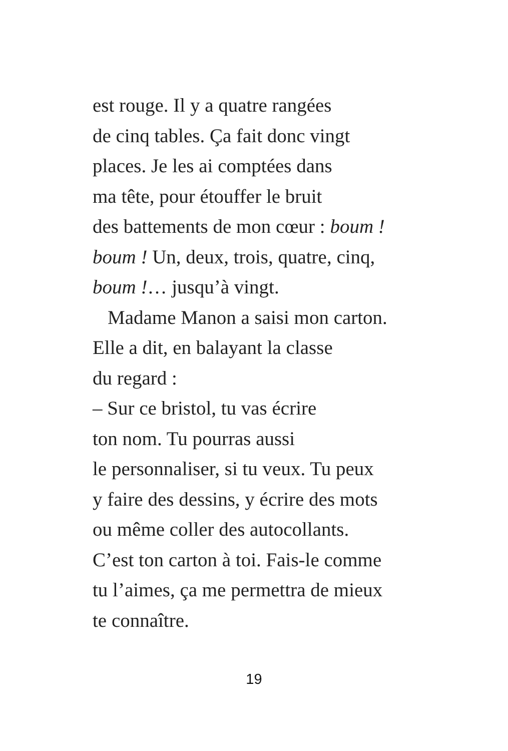est rouge. Il y a quatre rangées
de cinq tables. Ça fait donc vingt
places. Je les ai comptées dans
ma tête, pour étouffer le bruit
des battements de mon cœur : boum !
boum ! Un, deux, trois, quatre, cinq,
boum !… jusqu’à vingt.
Madame Manon a saisi mon carton.
Elle a dit, en balayant la classe
du regard :
– Sur ce bristol, tu vas écrire
ton nom. Tu pourras aussi
le personnaliser, si tu veux. Tu peux
y faire des dessins, y écrire des mots
ou même coller des autocollants.
C’est ton carton à toi. Fais-le comme
tu l’aimes, ça me permettra de mieux
te connaître.
19